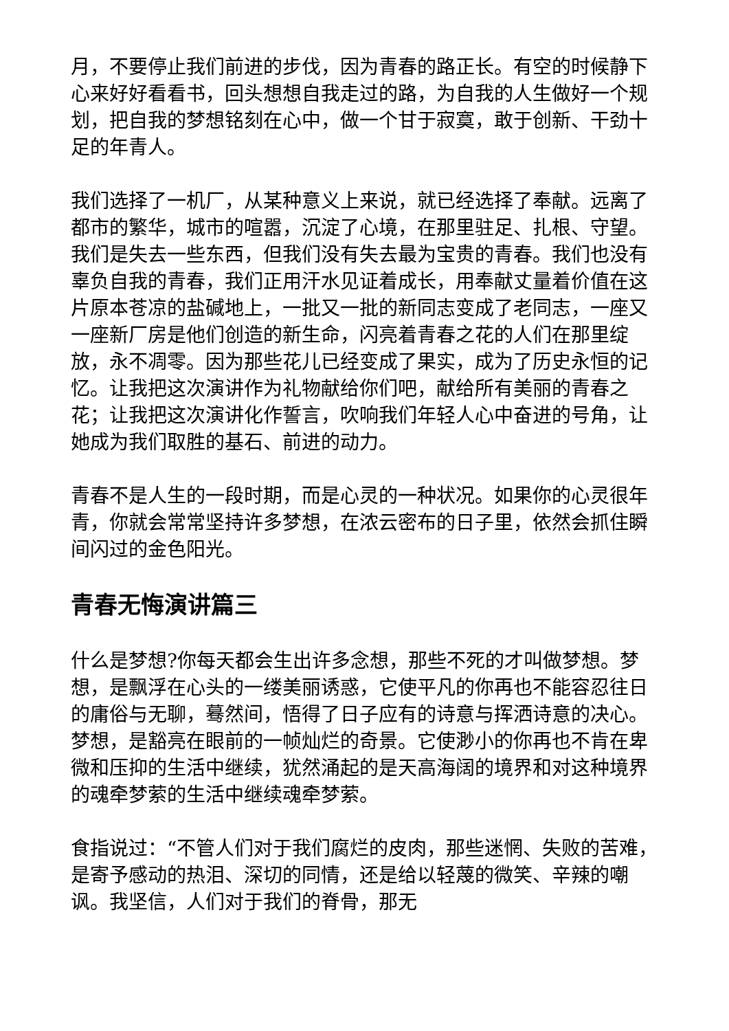月，不要停止我们前进的步伐，因为青春的路正长。有空的时候静下心来好好看看书，回头想想自我走过的路，为自我的人生做好一个规划，把自我的梦想铭刻在心中，做一个甘于寂寞，敢于创新、干劲十足的年青人。
我们选择了一机厂，从某种意义上来说，就已经选择了奉献。远离了都市的繁华，城市的喧嚣，沉淀了心境，在那里驻足、扎根、守望。我们是失去一些东西，但我们没有失去最为宝贵的青春。我们也没有辜负自我的青春，我们正用汗水见证着成长，用奉献丈量着价值在这片原本苍凉的盐碱地上，一批又一批的新同志变成了老同志，一座又一座新厂房是他们创造的新生命，闪亮着青春之花的人们在那里绽放，永不凋零。因为那些花儿已经变成了果实，成为了历史永恒的记忆。让我把这次演讲作为礼物献给你们吧，献给所有美丽的青春之花；让我把这次演讲化作誓言，吹响我们年轻人心中奋进的号角，让她成为我们取胜的基石、前进的动力。
青春不是人生的一段时期，而是心灵的一种状况。如果你的心灵很年青，你就会常常坚持许多梦想，在浓云密布的日子里，依然会抓住瞬间闪过的金色阳光。
青春无悔演讲篇三
什么是梦想?你每天都会生出许多念想，那些不死的才叫做梦想。梦想，是飘浮在心头的一缕美丽诱惑，它使平凡的你再也不能容忍往日的庸俗与无聊，蓦然间，悟得了日子应有的诗意与挥洒诗意的决心。梦想，是豁亮在眼前的一帧灿烂的奇景。它使渺小的你再也不肯在卑微和压抑的生活中继续，犹然涌起的是天高海阔的境界和对这种境界的魂牵梦萦的生活中继续魂牵梦萦。
食指说过：“不管人们对于我们腐烂的皮肉，那些迷惘、失败的苦难，是寄予感动的热泪、深切的同情，还是给以轻蔑的微笑、辛辣的嘲讽。我坚信，人们对于我们的脊骨，那无